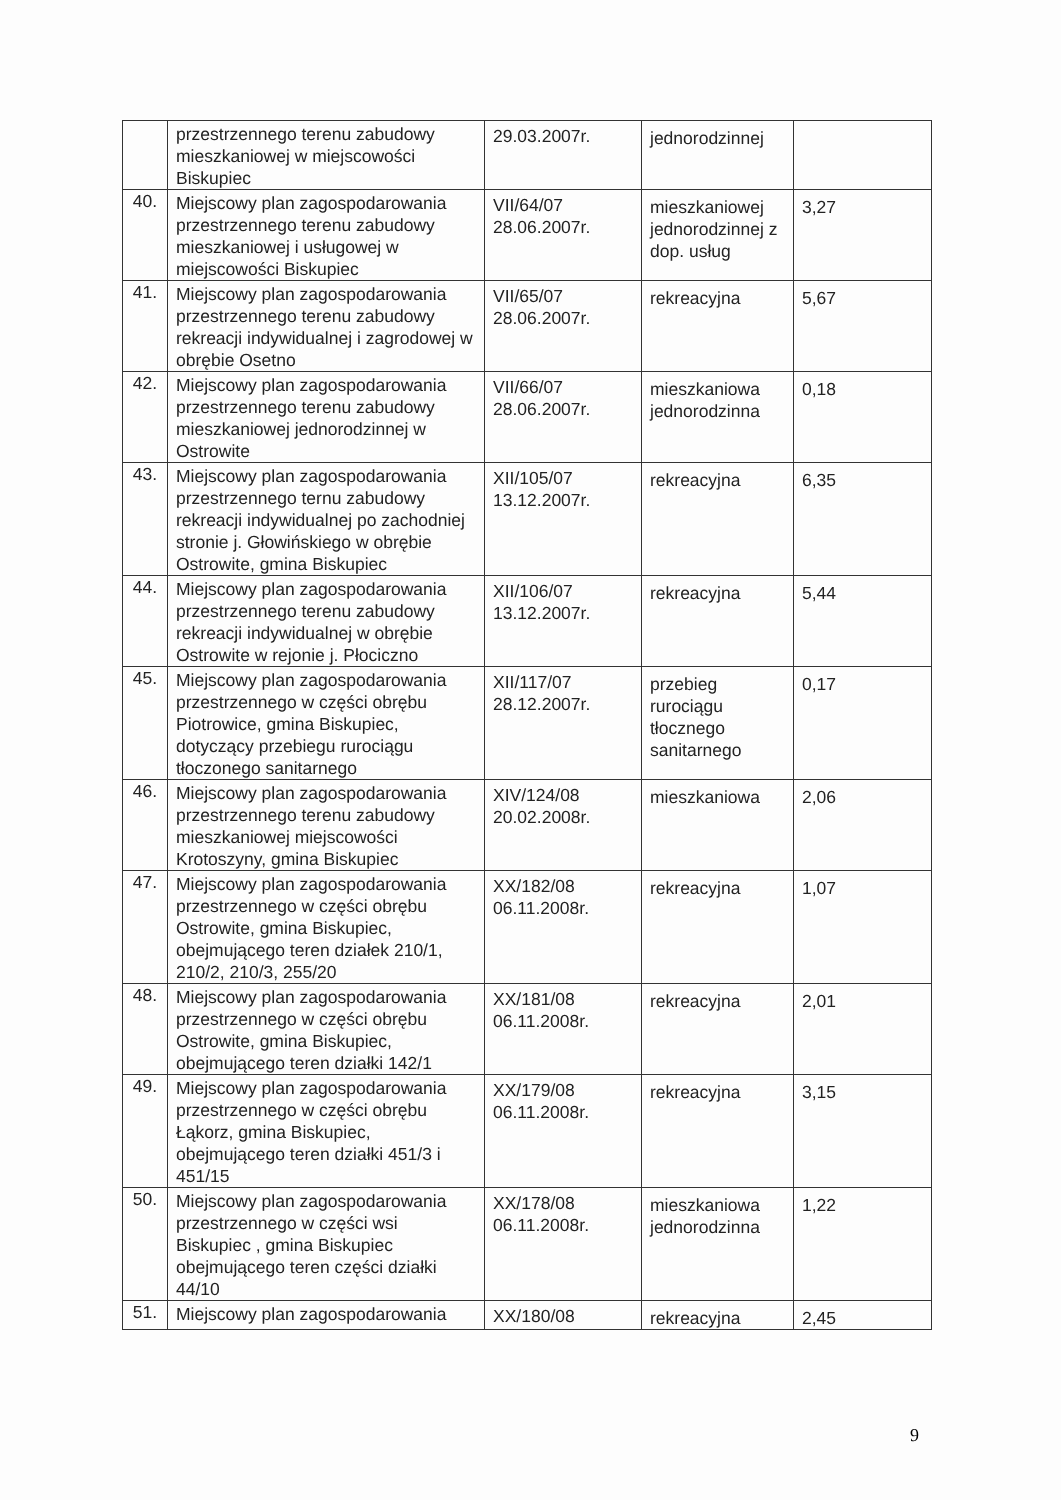| | przestrzennego terenu zabudowy mieszkaniowej w miejscowości Biskupiec | 29.03.2007r. | jednorodzinnej | |
| 40. | Miejscowy plan zagospodarowania przestrzennego terenu zabudowy mieszkaniowej i usługowej w miejscowości Biskupiec | VII/64/07 28.06.2007r. | mieszkaniowej jednorodzinnej z dop. usług | 3,27 |
| 41. | Miejscowy plan zagospodarowania przestrzennego terenu zabudowy rekreacji indywidualnej i zagrodowej w obrębie Osetno | VII/65/07 28.06.2007r. | rekreacyjna | 5,67 |
| 42. | Miejscowy plan zagospodarowania przestrzennego terenu zabudowy mieszkaniowej jednorodzinnej w Ostrowite | VII/66/07 28.06.2007r. | mieszkaniowa jednorodzinna | 0,18 |
| 43. | Miejscowy plan zagospodarowania przestrzennego ternu zabudowy rekreacji indywidualnej po zachodniej stronie j. Głowińskiego w obrębie Ostrowite, gmina Biskupiec | XII/105/07 13.12.2007r. | rekreacyjna | 6,35 |
| 44. | Miejscowy plan zagospodarowania przestrzennego terenu zabudowy rekreacji indywidualnej w obrębie Ostrowite w rejonie j. Płociczno | XII/106/07 13.12.2007r. | rekreacyjna | 5,44 |
| 45. | Miejscowy plan zagospodarowania przestrzennego w części obrębu Piotrowice, gmina Biskupiec, dotyczący przebiegu rurociągu tłoczonego sanitarnego | XII/117/07 28.12.2007r. | przebieg rurociągu tłocznego sanitarnego | 0,17 |
| 46. | Miejscowy plan zagospodarowania przestrzennego terenu zabudowy mieszkaniowej miejscowości Krotoszyny, gmina Biskupiec | XIV/124/08 20.02.2008r. | mieszkaniowa | 2,06 |
| 47. | Miejscowy plan zagospodarowania przestrzennego w części obrębu Ostrowite, gmina Biskupiec, obejmującego teren działek 210/1, 210/2, 210/3, 255/20 | XX/182/08 06.11.2008r. | rekreacyjna | 1,07 |
| 48. | Miejscowy plan zagospodarowania przestrzennego w części obrębu Ostrowite, gmina Biskupiec, obejmującego teren działki 142/1 | XX/181/08 06.11.2008r. | rekreacyjna | 2,01 |
| 49. | Miejscowy plan zagospodarowania przestrzennego w części obrębu Łąkorz, gmina Biskupiec, obejmującego teren działki 451/3 i 451/15 | XX/179/08 06.11.2008r. | rekreacyjna | 3,15 |
| 50. | Miejscowy plan zagospodarowania przestrzennego w części wsi Biskupiec , gmina Biskupiec obejmującego teren części działki 44/10 | XX/178/08 06.11.2008r. | mieszkaniowa jednorodzinna | 1,22 |
| 51. | Miejscowy plan zagospodarowania | XX/180/08 | rekreacyjna | 2,45 |
9